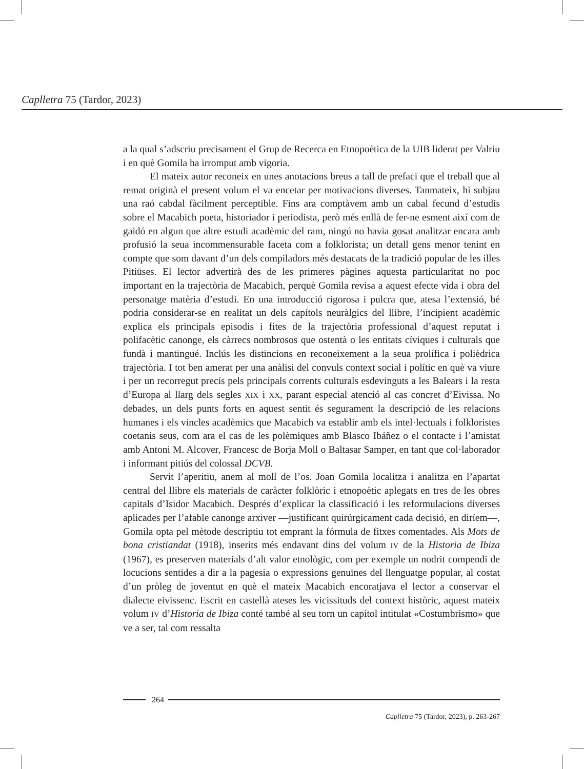Caplletra 75 (Tardor, 2023)
a la qual s’adscriu precisament el Grup de Recerca en Etnopoètica de la UIB liderat per Valriu i en què Gomila ha irromput amb vigoria.
El mateix autor reconeix en unes anotacions breus a tall de prefaci que el treball que al remat originà el present volum el va encetar per motivacions diverses. Tanmateix, hi subjau una raó cabdal fàcilment perceptible. Fins ara comptàvem amb un cabal fecund d’estudis sobre el Macabich poeta, historiador i periodista, però més enllà de fer-ne esment així com de gaidó en algun que altre estudi acadèmic del ram, ningú no havia gosat analitzar encara amb profusió la seua incommensurable faceta com a folklorista; un detall gens menor tenint en compte que som davant d’un dels compiladors més destacats de la tradició popular de les illes Pitiüses. El lector advertirà des de les primeres pàgines aquesta particularitat no poc important en la trajectòria de Macabich, perquè Gomila revisa a aquest efecte vida i obra del personatge matèria d’estudi. En una introducció rigorosa i pulcra que, atesa l’extensió, bé podria considerar-se en realitat un dels capítols neuràlgics del llibre, l’incipient acadèmic explica els principals episodis i fites de la trajectòria professional d’aquest reputat i polifacètic canonge, els càrrecs nombrosos que ostentà o les entitats cíviques i culturals que fundà i mantingué. Inclús les distincions en reconeixement a la seua prolífica i polièdrica trajectòria. I tot ben amerat per una anàlisi del convuls context social i polític en què va viure i per un recorregut precís pels principals corrents culturals esdevinguts a les Balears i la resta d’Europa al llarg dels segles XIX i XX, parant especial atenció al cas concret d’Eivissa. No debades, un dels punts forts en aquest sentit és segurament la descripció de les relacions humanes i els vincles acadèmics que Macabich va establir amb els intel·lectuals i folkloristes coetanis seus, com ara el cas de les polèmiques amb Blasco Ibáñez o el contacte i l’amistat amb Antoni M. Alcover, Francesc de Borja Moll o Baltasar Samper, en tant que col·laborador i informant pitiús del colossal DCVB.
Servit l’aperitiu, anem al moll de l’os. Joan Gomila localitza i analitza en l’apartat central del llibre els materials de caràcter folklòric i etnopoètic aplegats en tres de les obres capitals d’Isidor Macabich. Després d’explicar la classificació i les reformulacions diverses aplicades per l’afable canonge arxiver —justificant quirúrgicament cada decisió, en diríem—, Gomila opta pel mètode descriptiu tot emprant la fórmula de fitxes comentades. Als Mots de bona cristiandat (1918), inserits més endavant dins del volum IV de la Historia de Ibiza (1967), es preserven materials d’alt valor etnològic, com per exemple un nodrit compendi de locucions sentides a dir a la pagesia o expressions genuïnes del llenguatge popular, al costat d’un pròleg de joventut en què el mateix Macabich encoratjava el lector a conservar el dialecte eivissenc. Escrit en castellà ateses les vicissituds del context històric, aquest mateix volum IV d’Historia de Ibiza conté també al seu torn un capítol intitulat «Costumbrismo» que ve a ser, tal com ressalta
264
Caplletra 75 (Tardor, 2023), p. 263-267